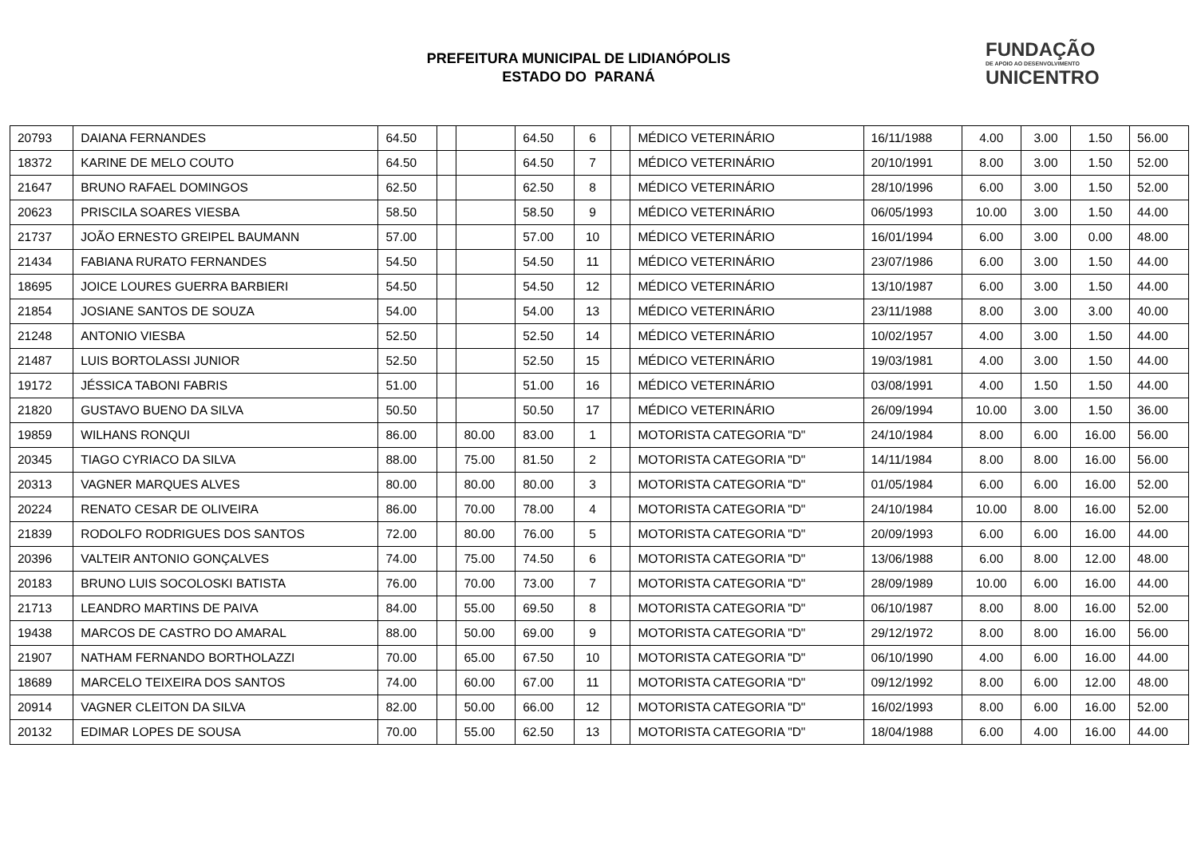PREFEITURA MUNICIPAL DE LIDIANÓPOLIS
ESTADO DO PARANÁ
FUNDAÇÃO
DE APOIO AO DESENVOLVIMENTO
UNICENTRO
| 20793 | DAIANA FERNANDES | 64.50 | | | 64.50 | 6 | | MÉDICO VETERINÁRIO | 16/11/1988 | 4.00 | 3.00 | 1.50 | 56.00 |
| 18372 | KARINE DE MELO COUTO | 64.50 | | | 64.50 | 7 | | MÉDICO VETERINÁRIO | 20/10/1991 | 8.00 | 3.00 | 1.50 | 52.00 |
| 21647 | BRUNO RAFAEL DOMINGOS | 62.50 | | | 62.50 | 8 | | MÉDICO VETERINÁRIO | 28/10/1996 | 6.00 | 3.00 | 1.50 | 52.00 |
| 20623 | PRISCILA SOARES VIESBA | 58.50 | | | 58.50 | 9 | | MÉDICO VETERINÁRIO | 06/05/1993 | 10.00 | 3.00 | 1.50 | 44.00 |
| 21737 | JOÃO ERNESTO GREIPEL BAUMANN | 57.00 | | | 57.00 | 10 | | MÉDICO VETERINÁRIO | 16/01/1994 | 6.00 | 3.00 | 0.00 | 48.00 |
| 21434 | FABIANA RURATO FERNANDES | 54.50 | | | 54.50 | 11 | | MÉDICO VETERINÁRIO | 23/07/1986 | 6.00 | 3.00 | 1.50 | 44.00 |
| 18695 | JOICE LOURES GUERRA BARBIERI | 54.50 | | | 54.50 | 12 | | MÉDICO VETERINÁRIO | 13/10/1987 | 6.00 | 3.00 | 1.50 | 44.00 |
| 21854 | JOSIANE SANTOS DE SOUZA | 54.00 | | | 54.00 | 13 | | MÉDICO VETERINÁRIO | 23/11/1988 | 8.00 | 3.00 | 3.00 | 40.00 |
| 21248 | ANTONIO VIESBA | 52.50 | | | 52.50 | 14 | | MÉDICO VETERINÁRIO | 10/02/1957 | 4.00 | 3.00 | 1.50 | 44.00 |
| 21487 | LUIS BORTOLASSI JUNIOR | 52.50 | | | 52.50 | 15 | | MÉDICO VETERINÁRIO | 19/03/1981 | 4.00 | 3.00 | 1.50 | 44.00 |
| 19172 | JÉSSICA TABONI FABRIS | 51.00 | | | 51.00 | 16 | | MÉDICO VETERINÁRIO | 03/08/1991 | 4.00 | 1.50 | 1.50 | 44.00 |
| 21820 | GUSTAVO BUENO DA SILVA | 50.50 | | | 50.50 | 17 | | MÉDICO VETERINÁRIO | 26/09/1994 | 10.00 | 3.00 | 1.50 | 36.00 |
| 19859 | WILHANS RONQUI | 86.00 | | 80.00 | 83.00 | 1 | | MOTORISTA CATEGORIA "D" | 24/10/1984 | 8.00 | 6.00 | 16.00 | 56.00 |
| 20345 | TIAGO CYRIACO DA SILVA | 88.00 | | 75.00 | 81.50 | 2 | | MOTORISTA CATEGORIA "D" | 14/11/1984 | 8.00 | 8.00 | 16.00 | 56.00 |
| 20313 | VAGNER MARQUES ALVES | 80.00 | | 80.00 | 80.00 | 3 | | MOTORISTA CATEGORIA "D" | 01/05/1984 | 6.00 | 6.00 | 16.00 | 52.00 |
| 20224 | RENATO CESAR DE OLIVEIRA | 86.00 | | 70.00 | 78.00 | 4 | | MOTORISTA CATEGORIA "D" | 24/10/1984 | 10.00 | 8.00 | 16.00 | 52.00 |
| 21839 | RODOLFO RODRIGUES DOS SANTOS | 72.00 | | 80.00 | 76.00 | 5 | | MOTORISTA CATEGORIA "D" | 20/09/1993 | 6.00 | 6.00 | 16.00 | 44.00 |
| 20396 | VALTEIR ANTONIO GONÇALVES | 74.00 | | 75.00 | 74.50 | 6 | | MOTORISTA CATEGORIA "D" | 13/06/1988 | 6.00 | 8.00 | 12.00 | 48.00 |
| 20183 | BRUNO LUIS SOCOLOSKI BATISTA | 76.00 | | 70.00 | 73.00 | 7 | | MOTORISTA CATEGORIA "D" | 28/09/1989 | 10.00 | 6.00 | 16.00 | 44.00 |
| 21713 | LEANDRO MARTINS DE PAIVA | 84.00 | | 55.00 | 69.50 | 8 | | MOTORISTA CATEGORIA "D" | 06/10/1987 | 8.00 | 8.00 | 16.00 | 52.00 |
| 19438 | MARCOS DE CASTRO DO AMARAL | 88.00 | | 50.00 | 69.00 | 9 | | MOTORISTA CATEGORIA "D" | 29/12/1972 | 8.00 | 8.00 | 16.00 | 56.00 |
| 21907 | NATHAM FERNANDO BORTHOLAZZI | 70.00 | | 65.00 | 67.50 | 10 | | MOTORISTA CATEGORIA "D" | 06/10/1990 | 4.00 | 6.00 | 16.00 | 44.00 |
| 18689 | MARCELO TEIXEIRA DOS SANTOS | 74.00 | | 60.00 | 67.00 | 11 | | MOTORISTA CATEGORIA "D" | 09/12/1992 | 8.00 | 6.00 | 12.00 | 48.00 |
| 20914 | VAGNER CLEITON DA SILVA | 82.00 | | 50.00 | 66.00 | 12 | | MOTORISTA CATEGORIA "D" | 16/02/1993 | 8.00 | 6.00 | 16.00 | 52.00 |
| 20132 | EDIMAR LOPES DE SOUSA | 70.00 | | 55.00 | 62.50 | 13 | | MOTORISTA CATEGORIA "D" | 18/04/1988 | 6.00 | 4.00 | 16.00 | 44.00 |